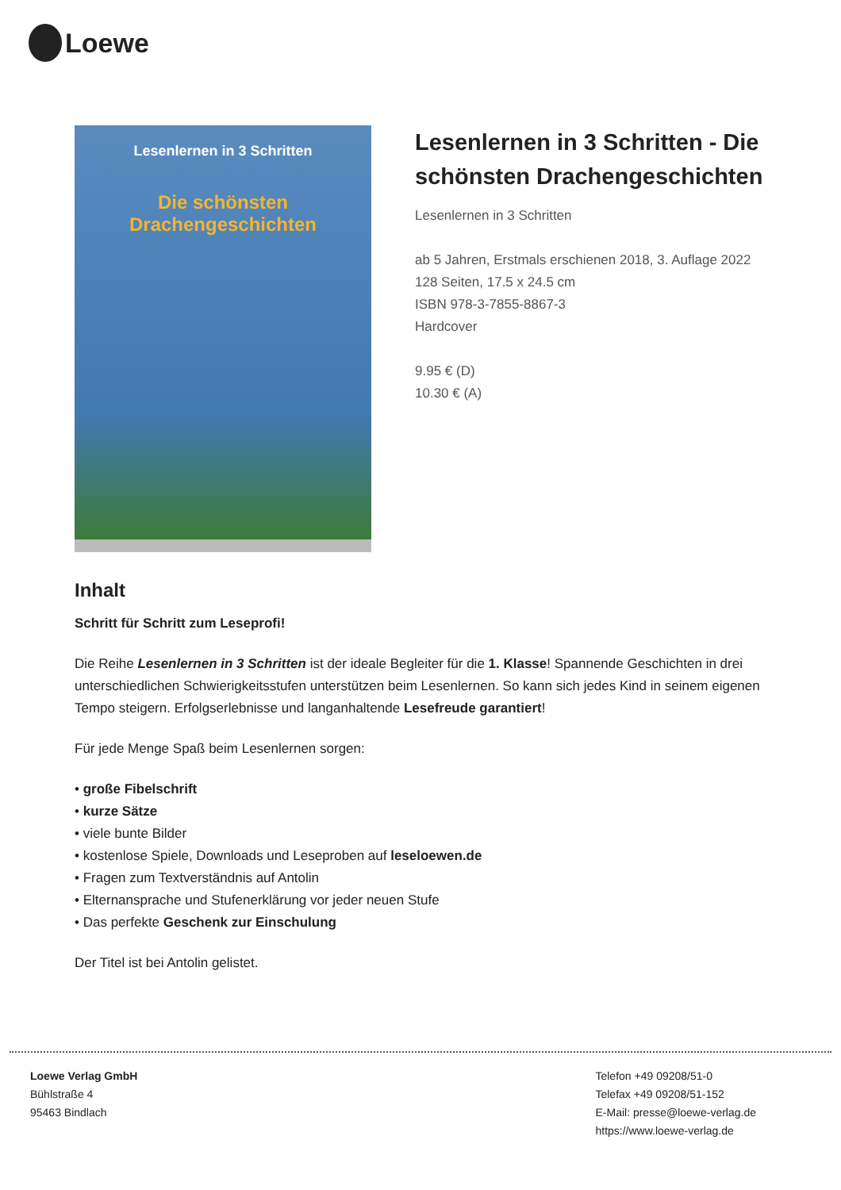Loewe
Lesenlernen in 3 Schritten
Die schönsten
Drachengeschichten
Lesenlernen in 3 Schritten - Die schönsten Drachengeschichten
Lesenlernen in 3 Schritten
ab 5 Jahren, Erstmals erschienen 2018, 3. Auflage 2022
128 Seiten, 17.5 x 24.5 cm
ISBN 978-3-7855-8867-3
Hardcover
9.95 € (D)
10.30 € (A)
Inhalt
Schritt für Schritt zum Leseprofi!
Die Reihe Lesenlernen in 3 Schritten ist der ideale Begleiter für die 1. Klasse! Spannende Geschichten in drei unterschiedlichen Schwierigkeitsstufen unterstützen beim Lesenlernen. So kann sich jedes Kind in seinem eigenen Tempo steigern. Erfolgserlebnisse und langanhaltende Lesefreude garantiert!
Für jede Menge Spaß beim Lesenlernen sorgen:
• große Fibelschrift
• kurze Sätze
• viele bunte Bilder
• kostenlose Spiele, Downloads und Leseproben auf leseloewen.de
• Fragen zum Textverständnis auf Antolin
• Elternansprache und Stufenerklärung vor jeder neuen Stufe
• Das perfekte Geschenk zur Einschulung
Der Titel ist bei Antolin gelistet.
Loewe Verlag GmbH
Bühlstraße 4
95463 Bindlach
Telefon +49 09208/51-0
Telefax +49 09208/51-152
E-Mail: presse@loewe-verlag.de
https://www.loewe-verlag.de